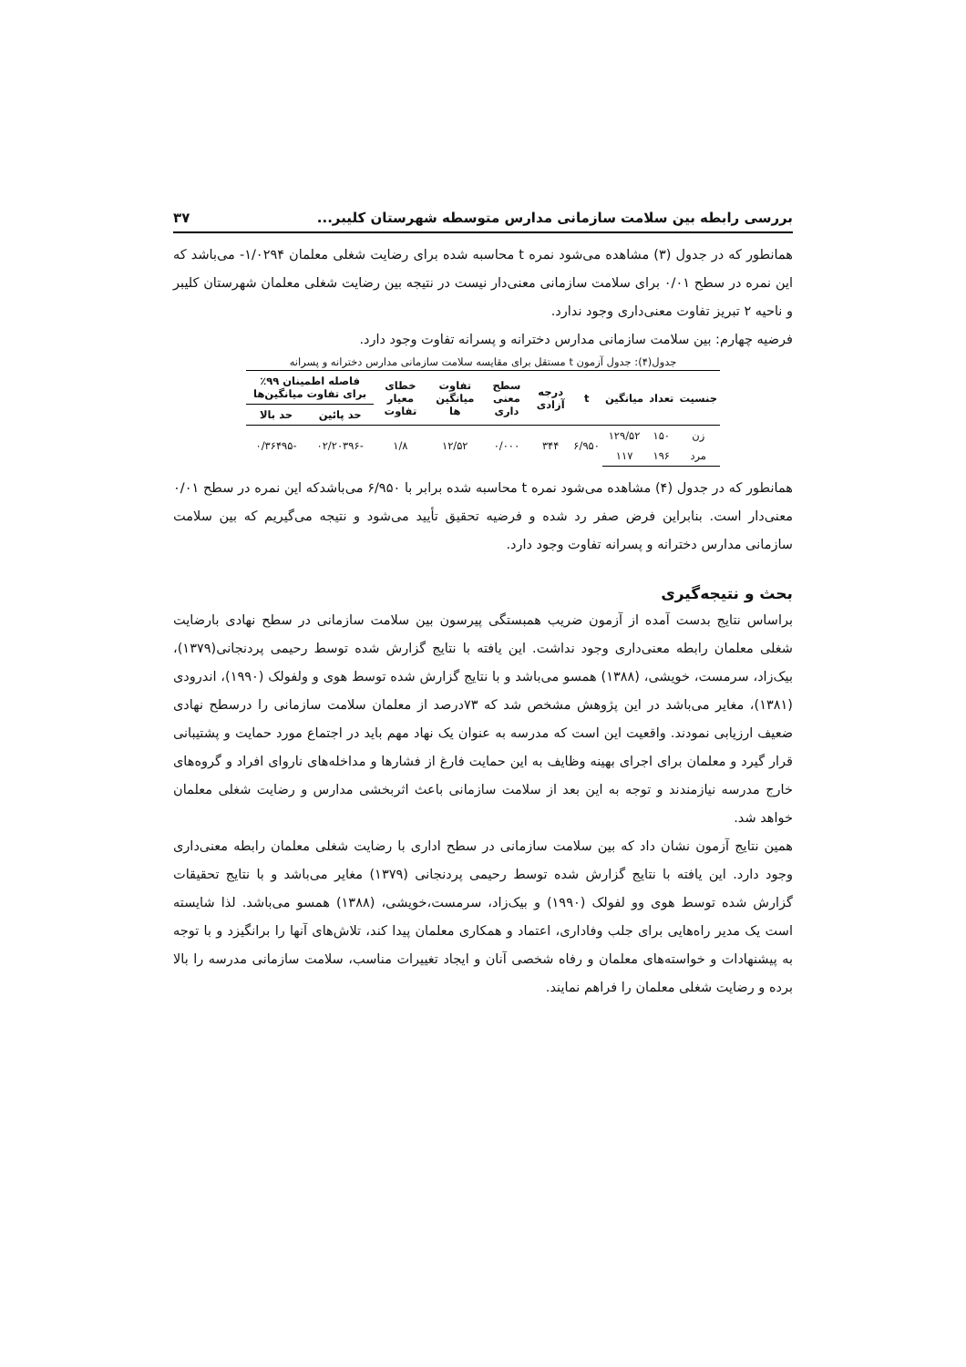بررسی رابطه بین سلامت سازمانی مدارس متوسطه شهرستان کلیبر... ۳۷
همانطور که در جدول (۳) مشاهده می‌شود نمره t محاسبه شده برای رضایت شغلی معلمان ۱/۰۲۹۴- می‌باشد که این نمره در سطح ۰/۰۱ برای سلامت سازمانی معنی‌دار نیست در نتیجه بین رضایت شغلی معلمان شهرستان کلیبر و ناحیه ۲ تبریز تفاوت معنی‌داری وجود ندارد.
فرضیه چهارم: بین سلامت سازمانی مدارس دخترانه و پسرانه تفاوت وجود دارد.
جدول(۴): جدول آزمون t مستقل برای مقایسه سلامت سازمانی مدارس دخترانه و پسرانه
| جنسیت | تعداد | میانگین | t | درجه آزادی | سطح معنی داری | تفاوت میانگین ها | خطای معیار تفاوت | فاصله اطمینان ۹۹٪ برای تفاوت میانگین‌ها | |
| --- | --- | --- | --- | --- | --- | --- | --- | --- | --- |
| | | | | | | | | حد پائین | حد بالا |
| زن | ۱۵۰ | ۱۲۹/۵۲ | ۶/۹۵۰ | ۳۴۴ | ۰/۰۰۰ | ۱۲/۵۲ | ۱/۸ | -۰۲/۲۰۳۹۶ | -۰/۳۶۴۹۵ |
| مرد | ۱۹۶ | ۱۱۷ | | | | | | | |
همانطور که در جدول (۴) مشاهده می‌شود نمره t محاسبه شده برابر با ۶/۹۵۰ می‌باشدکه این نمره در سطح ۰/۰۱ معنی‌دار است. بنابراین فرض صفر رد شده و فرضیه تحقیق تأیید می‌شود و نتیجه می‌گیریم که بین سلامت سازمانی مدارس دخترانه و پسرانه تفاوت وجود دارد.
بحث و نتیجه‌گیری
براساس نتایج بدست آمده از آزمون ضریب همبستگی پیرسون بین سلامت سازمانی در سطح نهادی بارضایت شغلی معلمان رابطه معنی‌داری وجود نداشت. این یافته با نتایج گزارش شده توسط رحیمی پردنجانی(۱۳۷۹)، بیک‌زاد، سرمست، خویشی، (۱۳۸۸) همسو می‌باشد و با نتایج گزارش شده توسط هوی و ولفولک (۱۹۹۰)، اندرودی (۱۳۸۱)، مغایر می‌باشد در این پژوهش مشخص شد که ۷۳درصد از معلمان سلامت سازمانی را درسطح نهادی ضعیف ارزیابی نمودند. واقعیت این است که مدرسه به عنوان یک نهاد مهم باید در اجتماع مورد حمایت و پشتیبانی قرار گیرد و معلمان برای اجرای بهینه وظایف به این حمایت فارغ از فشارها و مداخله‌های ناروای افراد و گروه‌های خارج مدرسه نیازمندند و توجه به این بعد از سلامت سازمانی باعث اثربخشی مدارس و رضایت شغلی معلمان خواهد شد.
همین نتایج آزمون نشان داد که بین سلامت سازمانی در سطح اداری با رضایت شغلی معلمان رابطه معنی‌داری وجود دارد. این یافته با نتایج گزارش شده توسط رحیمی پردنجانی (۱۳۷۹) مغایر می‌باشد و با نتایج تحقیقات گزارش شده توسط هوی وو لفولک (۱۹۹۰) و بیک‌زاد، سرمست،خویشی، (۱۳۸۸) همسو می‌باشد. لذا شایسته است یک مدیر راه‌هایی برای جلب وفاداری، اعتماد و همکاری معلمان پیدا کند، تلاش‌های آنها را برانگیزد و با توجه به پیشنهادات و خواسته‌های معلمان و رفاه شخصی آنان و ایجاد تغییرات مناسب، سلامت سازمانی مدرسه را بالا برده و رضایت شغلی معلمان را فراهم نمایند.